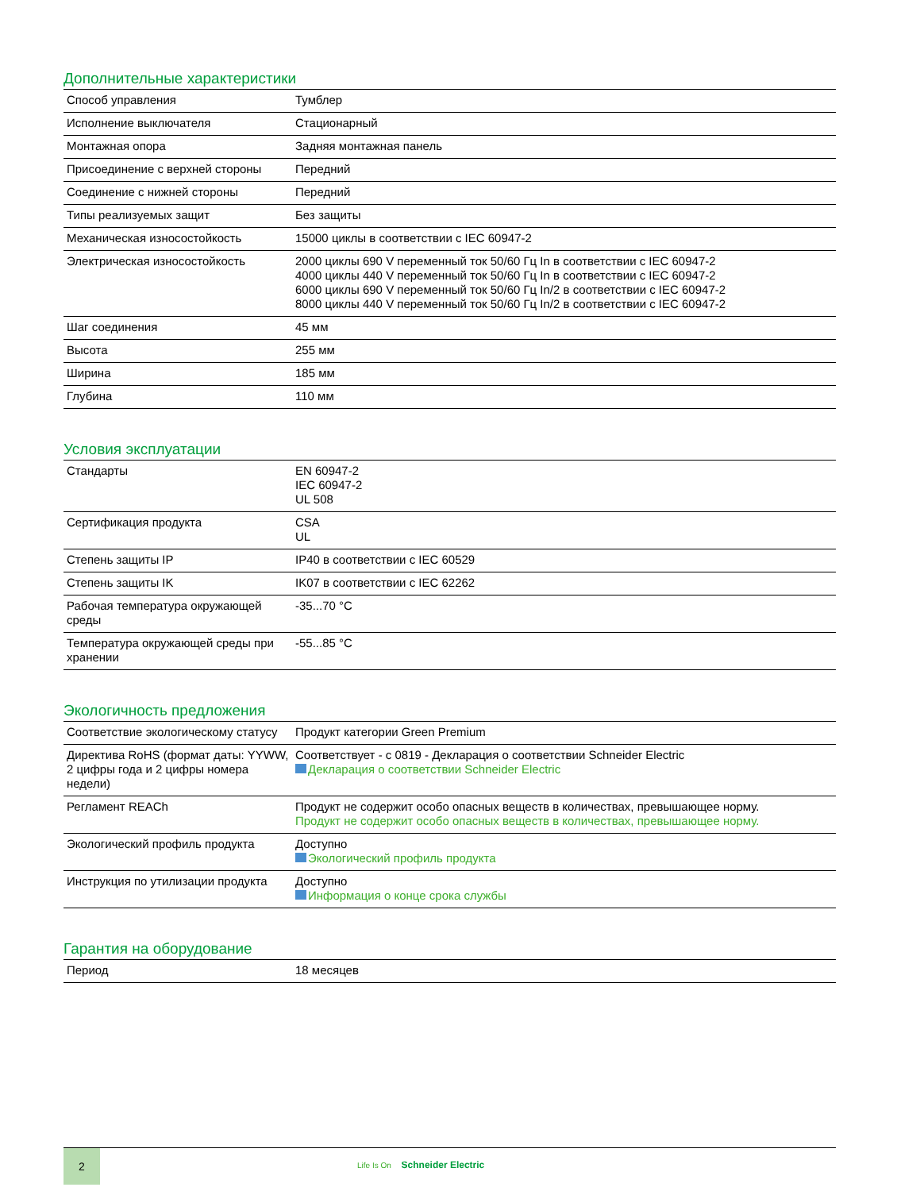Дополнительные характеристики
| Способ управления | Тумблер |
| Исполнение выключателя | Стационарный |
| Монтажная опора | Задняя монтажная панель |
| Присоединение с верхней стороны | Передний |
| Соединение с нижней стороны | Передний |
| Типы реализуемых защит | Без защиты |
| Механическая износостойкость | 15000 циклы в соответствии с IEC 60947-2 |
| Электрическая износостойкость | 2000 циклы 690 V переменный ток 50/60 Гц In в соответствии с IEC 60947-2 4000 циклы 440 V переменный ток 50/60 Гц In в соответствии с IEC 60947-2 6000 циклы 690 V переменный ток 50/60 Гц In/2 в соответствии с IEC 60947-2 8000 циклы 440 V переменный ток 50/60 Гц In/2 в соответствии с IEC 60947-2 |
| Шаг соединения | 45 мм |
| Высота | 255 мм |
| Ширина | 185 мм |
| Глубина | 110 мм |
Условия эксплуатации
| Стандарты | EN 60947-2 IEC 60947-2 UL 508 |
| Сертификация продукта | CSA UL |
| Степень защиты IP | IP40 в соответствии с IEC 60529 |
| Степень защиты IK | IK07 в соответствии с IEC 62262 |
| Рабочая температура окружающей среды | -35...70 °C |
| Температура окружающей среды при хранении | -55...85 °C |
Экологичность предложения
| Соответствие экологическому статусу | Продукт категории Green Premium |
| Директива RoHS (формат даты: YYWW, 2 цифры года и 2 цифры номера недели) | Соответствует - с 0819 - Декларация о соответствии Schneider Electric Декларация о соответствии Schneider Electric |
| Регламент REACh | Продукт не содержит особо опасных веществ в количествах, превышающее норму. Продукт не содержит особо опасных веществ в количествах, превышающее норму. |
| Экологический профиль продукта | Доступно Экологический профиль продукта |
| Инструкция по утилизации продукта | Доступно Информация о конце срока службы |
Гарантия на оборудование
| Период | 18 месяцев |
2
Life Is On Schneider Electric